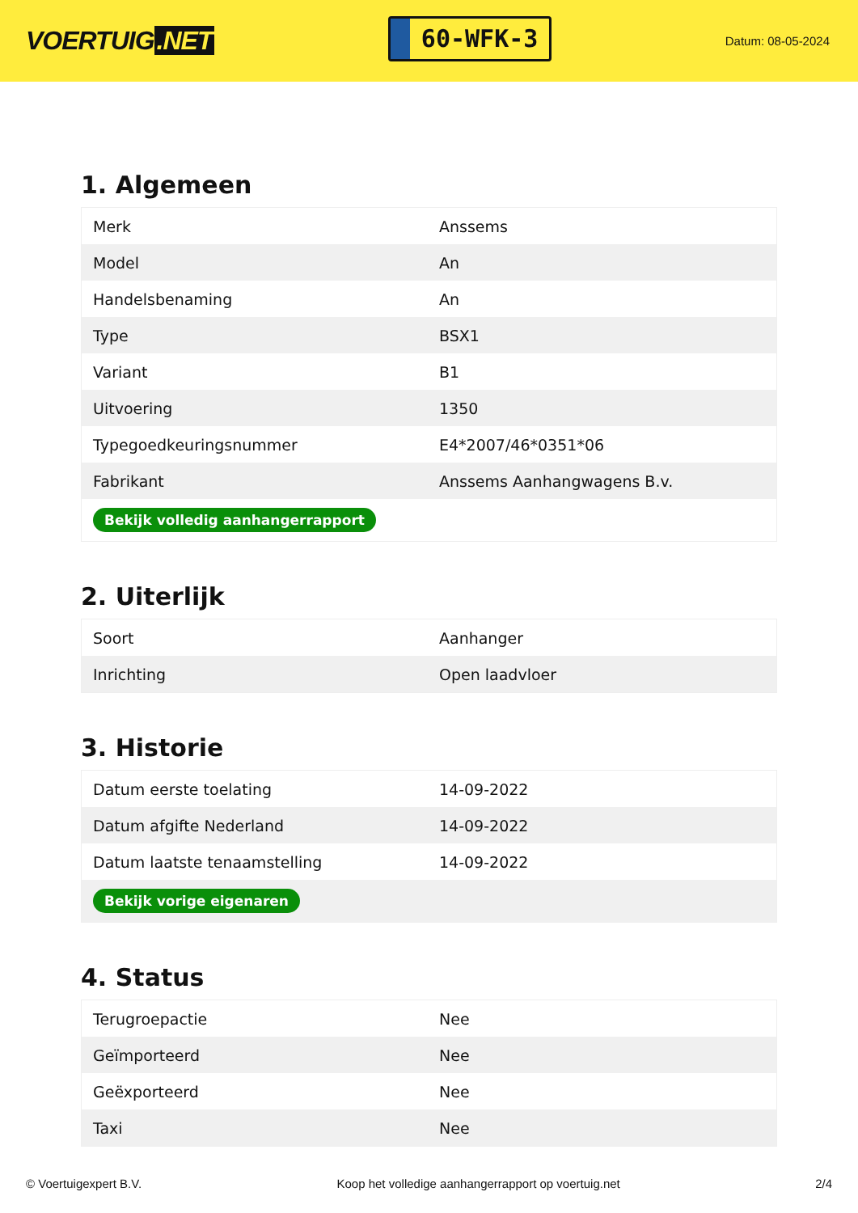VOERTUIG.NET
60-WFK-3
Datum: 08-05-2024
1. Algemeen
| Merk | Anssems |
| Model | An |
| Handelsbenaming | An |
| Type | BSX1 |
| Variant | B1 |
| Uitvoering | 1350 |
| Typegoedkeuringsnummer | E4*2007/46*0351*06 |
| Fabrikant | Anssems Aanhangwagens B.v. |
| Bekijk volledig aanhangerrapport | |
2. Uiterlijk
| Soort | Aanhanger |
| Inrichting | Open laadvloer |
3. Historie
| Datum eerste toelating | 14-09-2022 |
| Datum afgifte Nederland | 14-09-2022 |
| Datum laatste tenaamstelling | 14-09-2022 |
| Bekijk vorige eigenaren | |
4. Status
| Terugroepactie | Nee |
| Geïmporteerd | Nee |
| Geëxporteerd | Nee |
| Taxi | Nee |
© Voertuigexpert B.V. Koop het volledige aanhangerrapport op voertuig.net 2/4